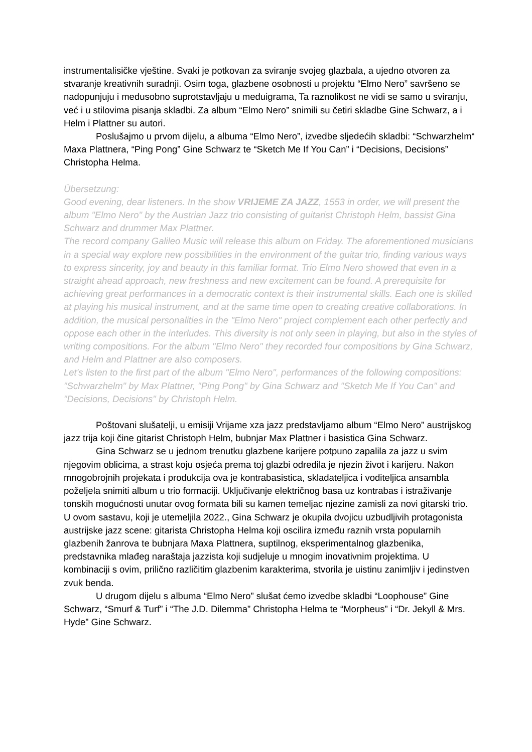instrumentalisičke vještine. Svaki je potkovan za sviranje svojeg glazbala, a ujedno otvoren za stvaranje kreativnih suradnji. Osim toga, glazbene osobnosti u projektu “Elmo Nero” savršeno se nadopunjuju i međusobno suprotstavljaju u međuigrama, Ta raznolikost ne vidi se samo u sviranju, već i u stilovima pisanja skladbi. Za album “Elmo Nero” snimili su četiri skladbe Gine Schwarz, a i Helm i Plattner su autori.
Poslušajmo u prvom dijelu, a albuma “Elmo Nero”, izvedbe sljedećih skladbi: “Schwarzhelm“ Maxa Plattnera, “Ping Pong” Gine Schwarz te “Sketch Me If You Can” i “Decisions, Decisions” Christopha Helma.
Übersetzung:
Good evening, dear listeners. In the show VRIJEME ZA JAZZ, 1553 in order, we will present the album "Elmo Nero" by the Austrian Jazz trio consisting of guitarist Christoph Helm, bassist Gina Schwarz and drummer Max Plattner.
The record company Galileo Music will release this album on Friday. The aforementioned musicians in a special way explore new possibilities in the environment of the guitar trio, finding various ways to express sincerity, joy and beauty in this familiar format. Trio Elmo Nero showed that even in a straight ahead approach, new freshness and new excitement can be found. A prerequisite for achieving great performances in a democratic context is their instrumental skills. Each one is skilled at playing his musical instrument, and at the same time open to creating creative collaborations. In addition, the musical personalities in the "Elmo Nero" project complement each other perfectly and oppose each other in the interludes. This diversity is not only seen in playing, but also in the styles of writing compositions. For the album "Elmo Nero" they recorded four compositions by Gina Schwarz, and Helm and Plattner are also composers.
Let's listen to the first part of the album "Elmo Nero", performances of the following compositions: "Schwarzhelm" by Max Plattner, "Ping Pong" by Gina Schwarz and "Sketch Me If You Can" and "Decisions, Decisions" by Christoph Helm.
Poštovani slušatelji, u emisiji Vrijame xza jazz predstavljamo album “Elmo Nero” austrijskog jazz trija koji čine gitarist Christoph Helm, bubnjar Max Plattner i basistica Gina Schwarz.
Gina Schwarz se u jednom trenutku glazbene karijere potpuno zapalila za jazz u svim njegovim oblicima, a strast koju osjeća prema toj glazbi odredila je njezin život i karijeru. Nakon mnogobrojnih projekata i produkcija ova je kontrabasistica, skladateljica i voditeljica ansambla poželjela snimiti album u trio formaciji. Uključivanje električnog basa uz kontrabas i istraživanje tonskih mogućnosti unutar ovog formata bili su kamen temeljac njezine zamisli za novi gitarski trio. U ovom sastavu, koji je utemeljila 2022., Gina Schwarz je okupila dvojicu uzbudljivih protagonista austrijske jazz scene: gitarista Christopha Helma koji oscilira između raznih vrsta popularnih glazbenih žanrova te bubnjara Maxa Plattnera, suptilnog, eksperimentalnog glazbenika, predstavnika mlađeg naraštaja jazzista koji sudjeluje u mnogim inovativnim projektima. U kombinaciji s ovim, prilično različitim glazbenim karakterima, stvorila je uistinu zanimljiv i jedinstven zvuk benda.
U drugom dijelu s albuma “Elmo Nero” slušat ćemo izvedbe skladbi “Loophouse” Gine Schwarz, “Smurf & Turf” i “The J.D. Dilemma” Christopha Helma te “Morpheus” i “Dr. Jekyll & Mrs. Hyde” Gine Schwarz.